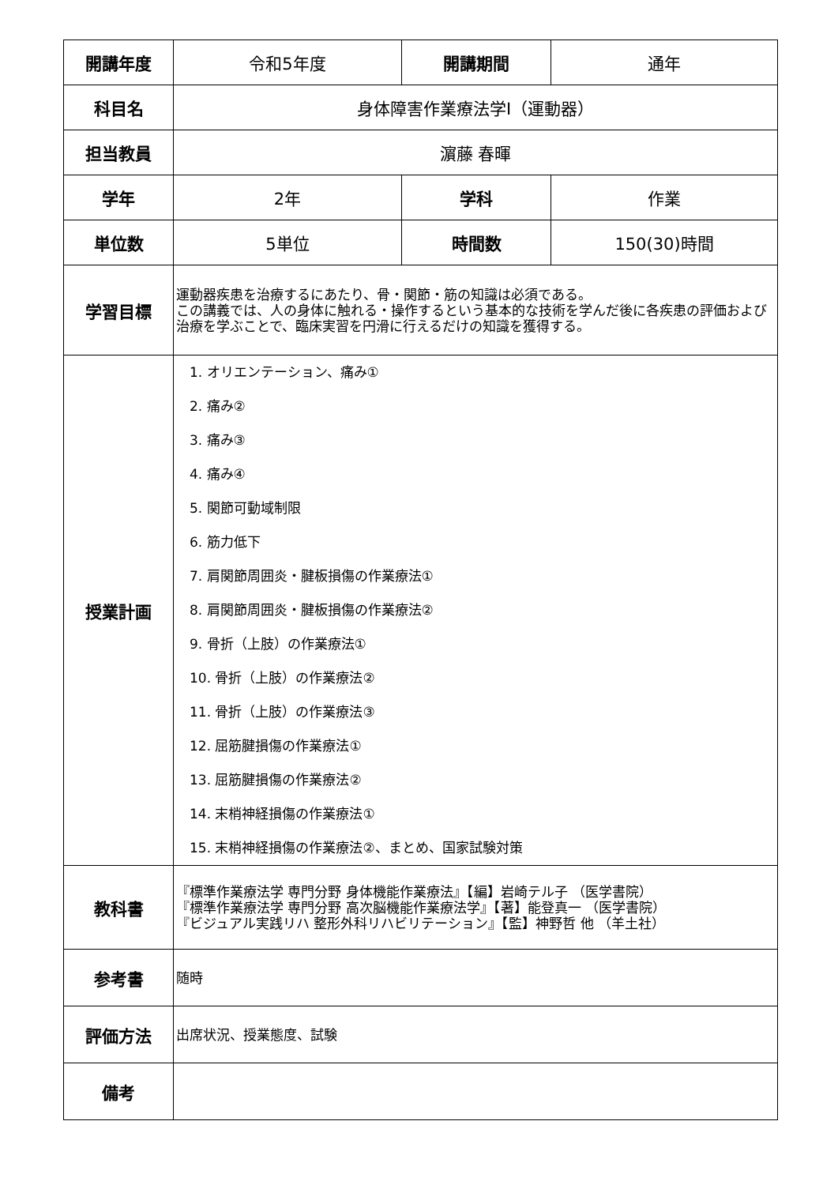| 開講年度 | 令和5年度 | 開講期間 | 通年 |
| 科目名 | 身体障害作業療法学Ⅰ（運動器） | | |
| 担当教員 | 濵藤 春暉 | | |
| 学年 | 2年 | 学科 | 作業 |
| 単位数 | 5単位 | 時間数 | 150(30)時間 |
| 学習目標 | 運動器疾患を治療するにあたり、骨・関節・筋の知識は必須である。 この講義では、人の身体に触れる・操作するという基本的な技術を学んだ後に各疾患の評価および治療を学ぶことで、臨床実習を円滑に行えるだけの知識を獲得する。 | | |
| 授業計画 | 1. オリエンテーション、痛み① 2. 痛み② 3. 痛み③ 4. 痛み④ 5. 関節可動域制限 6. 筋力低下 7. 肩関節周囲炎・腱板損傷の作業療法① 8. 肩関節周囲炎・腱板損傷の作業療法② 9. 骨折（上肢）の作業療法① 10. 骨折（上肢）の作業療法② 11. 骨折（上肢）の作業療法③ 12. 屈筋腱損傷の作業療法① 13. 屈筋腱損傷の作業療法② 14. 末梢神経損傷の作業療法① 15. 末梢神経損傷の作業療法②、まとめ、国家試験対策 | | |
| 教科書 | 『標準作業療法学 専門分野 身体機能作業療法』【編】岩崎テル子 （医学書院） 『標準作業療法学 専門分野 高次脳機能作業療法学』【著】能登真一 （医学書院） 『ビジュアル実践リハ 整形外科リハビリテーション』【監】神野哲 他 （羊土社） | | |
| 参考書 | 随時 | | |
| 評価方法 | 出席状況、授業態度、試験 | | |
| 備考 | | | |